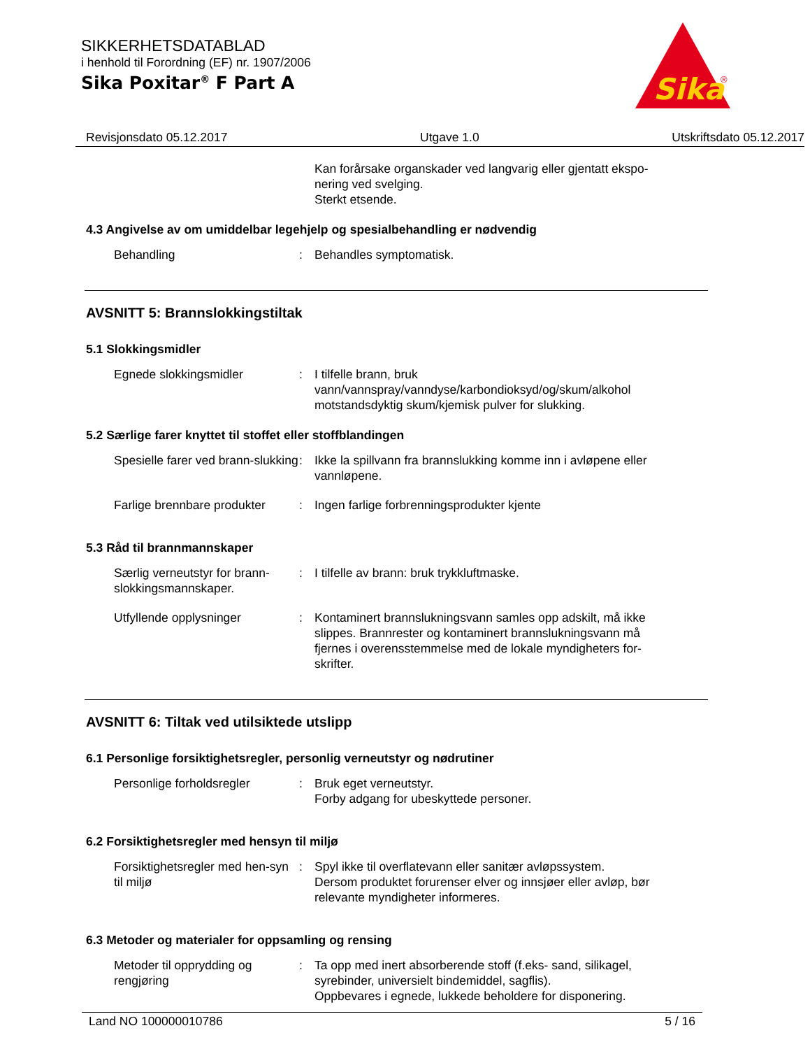SIKKERHETSDATABLAD
i henhold til Forordning (EF) nr. 1907/2006
Sika Poxitar<sup>®</sup> F Part A
Sika
®
Revisjonsdato 05.12.2017 Utgave 1.0 Utskriftsdato 05.12.2017
Kan forårsake organskader ved langvarig eller gjentatt ekspo-nering ved svelging.
Sterkt etsende.
4.3 Angivelse av om umiddelbar legehjelp og spesialbehandling er nødvendig
Behandling : Behandles symptomatisk.
AVSNITT 5: Brannslokkingstiltak
5.1 Slokkingsmidler
Egnede slokkingsmidler : I tilfelle brann, bruk vann/vannspray/vanndyse/karbondioksyd/og/skum/alkohol motstandsdyktig skum/kjemisk pulver for slukking.
5.2 Særlige farer knyttet til stoffet eller stoffblandingen
Spesielle farer ved brann-slukking
: Ikke la spillvann fra brannslukking komme inn i avløpene eller vannløpene.
Farlige brennbare produkter
: Ingen farlige forbrenningsprodukter kjente
5.3 Råd til brannmannskaper
Særlig verneutstyr for brann-slokkingsmannskaper.
: I tilfelle av brann: bruk trykkluftmaske.
Utfyllende opplysninger : Kontaminert brannslukningsvann samles opp adskilt, må ikke slippes. Brannrester og kontaminert brannslukningsvann må fjernes i overensstemmelse med de lokale myndigheters for-skrifter.
AVSNITT 6: Tiltak ved utilsiktede utslipp
6.1 Personlige forsiktighetsregler, personlig verneutstyr og nødrutiner
Personlige forholdsregler : Bruk eget verneutstyr.
Forby adgang for ubeskyttede personer.
6.2 Forsiktighetsregler med hensyn til miljø
Forsiktighetsregler med hen-syn til miljø
: Spyl ikke til overflatevann eller sanitær avløpssystem.
Dersom produktet forurenser elver og innsjøer eller avløp, bør relevante myndigheter informeres.
6.3 Metoder og materialer for oppsamling og rensing
Metoder til opprydding og rengjøring
: Ta opp med inert absorberende stoff (f.eks- sand, silikagel, syrebinder, universielt bindemiddel, sagflis).
Oppbevares i egnede, lukkede beholdere for disponering.
Land NO 100000010786 5 / 16